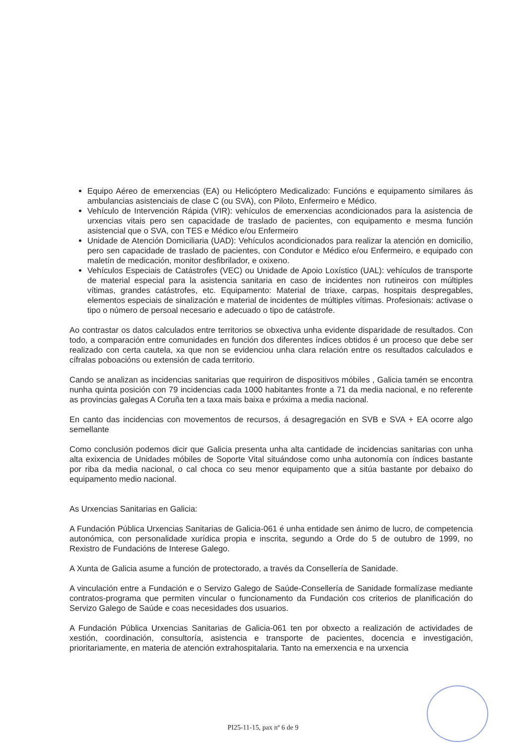Equipo Aéreo de emerxencias (EA) ou Helicóptero Medicalizado: Funcións e equipamento similares ás ambulancias asistenciais de clase C (ou SVA), con Piloto, Enfermeiro e Médico.
Vehículo de Intervención Rápida (VIR): vehículos de emerxencias acondicionados para la asistencia de urxencias vitais pero sen capacidade de traslado de pacientes, con equipamento e mesma función asistencial que o SVA, con TES e Médico e/ou Enfermeiro
Unidade de Atención Domiciliaria (UAD): Vehículos acondicionados para realizar la atención en domicilio, pero sen capacidade de traslado de pacientes, con Condutor e Médico e/ou Enfermeiro, e equipado con maletín de medicación, monitor desfibrilador, e oxixeno.
Vehículos Especiais de Catástrofes (VEC) ou Unidade de Apoio Loxístico (UAL): vehículos de transporte de material especial para la asistencia sanitaria en caso de incidentes non rutineiros con múltiples vítimas, grandes catástrofes, etc. Equipamento: Material de triaxe, carpas, hospitais despregables, elementos especiais de sinalización e material de incidentes de múltiples vítimas. Profesionais: activase o tipo o número de persoal necesario e adecuado o tipo de catástrofe.
Ao contrastar os datos calculados entre territorios se obxectiva unha evidente disparidade de resultados. Con todo, a comparación entre comunidades en función dos diferentes índices obtidos é un proceso que debe ser realizado con certa cautela, xa que non se evidenciou unha clara relación entre os resultados calculados e cífralas poboacións ou extensión de cada territorio.
Cando se analizan as incidencias sanitarias que requiriron de dispositivos móbiles , Galicia tamén se encontra nunha quinta posición con 79 incidencias cada 1000 habitantes fronte a 71 da media nacional, e no referente as provincias galegas A Coruña ten a taxa mais baixa e próxima a media nacional.
En canto das incidencias con movementos de recursos, á desagregación en SVB e SVA + EA ocorre algo semellante
Como conclusión podemos dicir que Galicia presenta unha alta cantidade de incidencias sanitarias con unha alta exixencia de Unidades móbiles de Soporte Vital situándose como unha autonomía con índices bastante por riba da media nacional, o cal choca co seu menor equipamento que a sitúa bastante por debaixo do equipamento medio nacional.
As Urxencias Sanitarias en Galicia:
A Fundación Pública Urxencias Sanitarias de Galicia-061 é unha entidade sen ánimo de lucro, de competencia autonómica, con personalidade xurídica propia e inscrita, segundo a Orde do 5 de outubro de 1999, no Rexistro de Fundacións de Interese Galego.
A Xunta de Galicia asume a función de protectorado, a través da Consellería de Sanidade.
A vinculación entre a Fundación e o Servizo Galego de Saúde-Consellería de Sanidade formalízase mediante contratos-programa que permiten vincular o funcionamento da Fundación cos criterios de planificación do Servizo Galego de Saúde e coas necesidades dos usuarios.
A Fundación Pública Urxencias Sanitarias de Galicia-061 ten por obxecto a realización de actividades de xestión, coordinación, consultoría, asistencia e transporte de pacientes, docencia e investigación, prioritariamente, en materia de atención extrahospitalaria. Tanto na emerxencia e na urxencia
PI25-11-15, pax nº 6 de 9